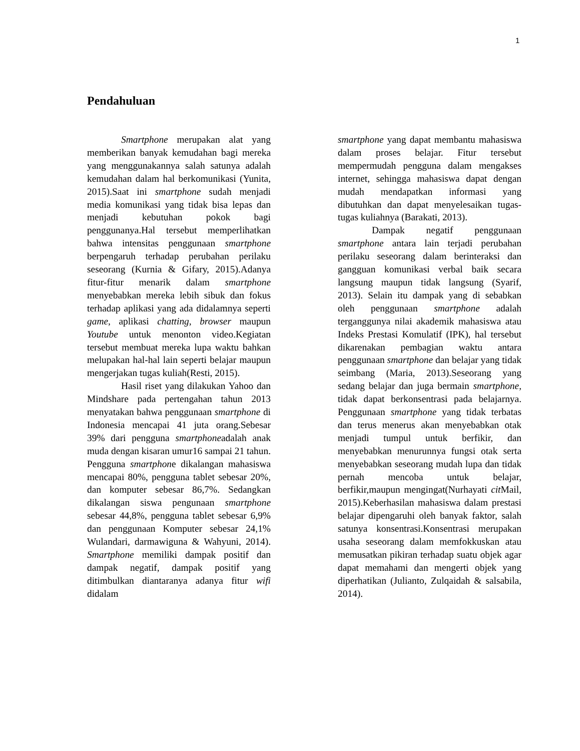1
Pendahuluan
Smartphone merupakan alat yang memberikan banyak kemudahan bagi mereka yang menggunakannya salah satunya adalah kemudahan dalam hal berkomunikasi (Yunita, 2015).Saat ini smartphone sudah menjadi media komunikasi yang tidak bisa lepas dan menjadi kebutuhan pokok bagi penggunanya.Hal tersebut memperlihatkan bahwa intensitas penggunaan smartphone berpengaruh terhadap perubahan perilaku seseorang (Kurnia & Gifary, 2015).Adanya fitur-fitur menarik dalam smartphone menyebabkan mereka lebih sibuk dan fokus terhadap aplikasi yang ada didalamnya seperti game, aplikasi chatting, browser maupun Youtube untuk menonton video.Kegiatan tersebut membuat mereka lupa waktu bahkan melupakan hal-hal lain seperti belajar maupun mengerjakan tugas kuliah(Resti, 2015).
Hasil riset yang dilakukan Yahoo dan Mindshare pada pertengahan tahun 2013 menyatakan bahwa penggunaan smartphone di Indonesia mencapai 41 juta orang.Sebesar 39% dari pengguna smartphoneadalah anak muda dengan kisaran umur16 sampai 21 tahun. Pengguna smartphone dikalangan mahasiswa mencapai 80%, pengguna tablet sebesar 20%, dan komputer sebesar 86,7%. Sedangkan dikalangan siswa pengunaan smartphone sebesar 44,8%, pengguna tablet sebesar 6,9% dan penggunaan Komputer sebesar 24,1% Wulandari, darmawiguna & Wahyuni, 2014). Smartphone memiliki dampak positif dan dampak negatif, dampak positif yang ditimbulkan diantaranya adanya fitur wifi didalam
smartphone yang dapat membantu mahasiswa dalam proses belajar. Fitur tersebut mempermudah pengguna dalam mengakses internet, sehingga mahasiswa dapat dengan mudah mendapatkan informasi yang dibutuhkan dan dapat menyelesaikan tugas-tugas kuliahnya (Barakati, 2013).
Dampak negatif penggunaan smartphone antara lain terjadi perubahan perilaku seseorang dalam berinteraksi dan gangguan komunikasi verbal baik secara langsung maupun tidak langsung (Syarif, 2013). Selain itu dampak yang di sebabkan oleh penggunaan smartphone adalah terganggunya nilai akademik mahasiswa atau Indeks Prestasi Komulatif (IPK), hal tersebut dikarenakan pembagian waktu antara penggunaan smartphone dan belajar yang tidak seimbang (Maria, 2013).Seseorang yang sedang belajar dan juga bermain smartphone, tidak dapat berkonsentrasi pada belajarnya. Penggunaan smartphone yang tidak terbatas dan terus menerus akan menyebabkan otak menjadi tumpul untuk berfikir, dan menyebabkan menurunnya fungsi otak serta menyebabkan seseorang mudah lupa dan tidak pernah mencoba untuk belajar, berfikir,maupun mengingat(Nurhayati cit Mail, 2015).Keberhasilan mahasiswa dalam prestasi belajar dipengaruhi oleh banyak faktor, salah satunya konsentrasi.Konsentrasi merupakan usaha seseorang dalam memfokkuskan atau memusatkan pikiran terhadap suatu objek agar dapat memahami dan mengerti objek yang diperhatikan (Julianto, Zulqaidah & salsabila, 2014).